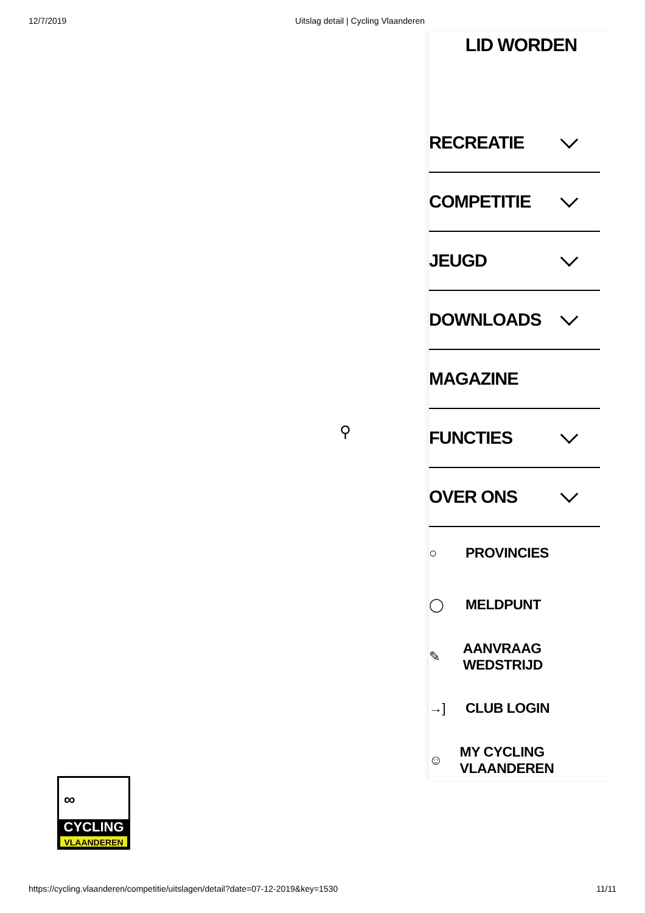12/7/2019 Uitslag detail | Cycling Vlaanderen
⚲
LID WORDEN
RECREATIE
COMPETITIE
JEUGD
DOWNLOADS
MAGAZINE
FUNCTIES
OVER ONS
○ PROVINCIES
◯ MELDPUNT
✎ AANVRAAG WEDSTRIJD
→] CLUB LOGIN
☺ MY CYCLING VLAANDEREN
∞
CYCLING
VLAANDEREN
https://cycling.vlaanderen/competitie/uitslagen/detail?date=07-12-2019&key=1530 11/11